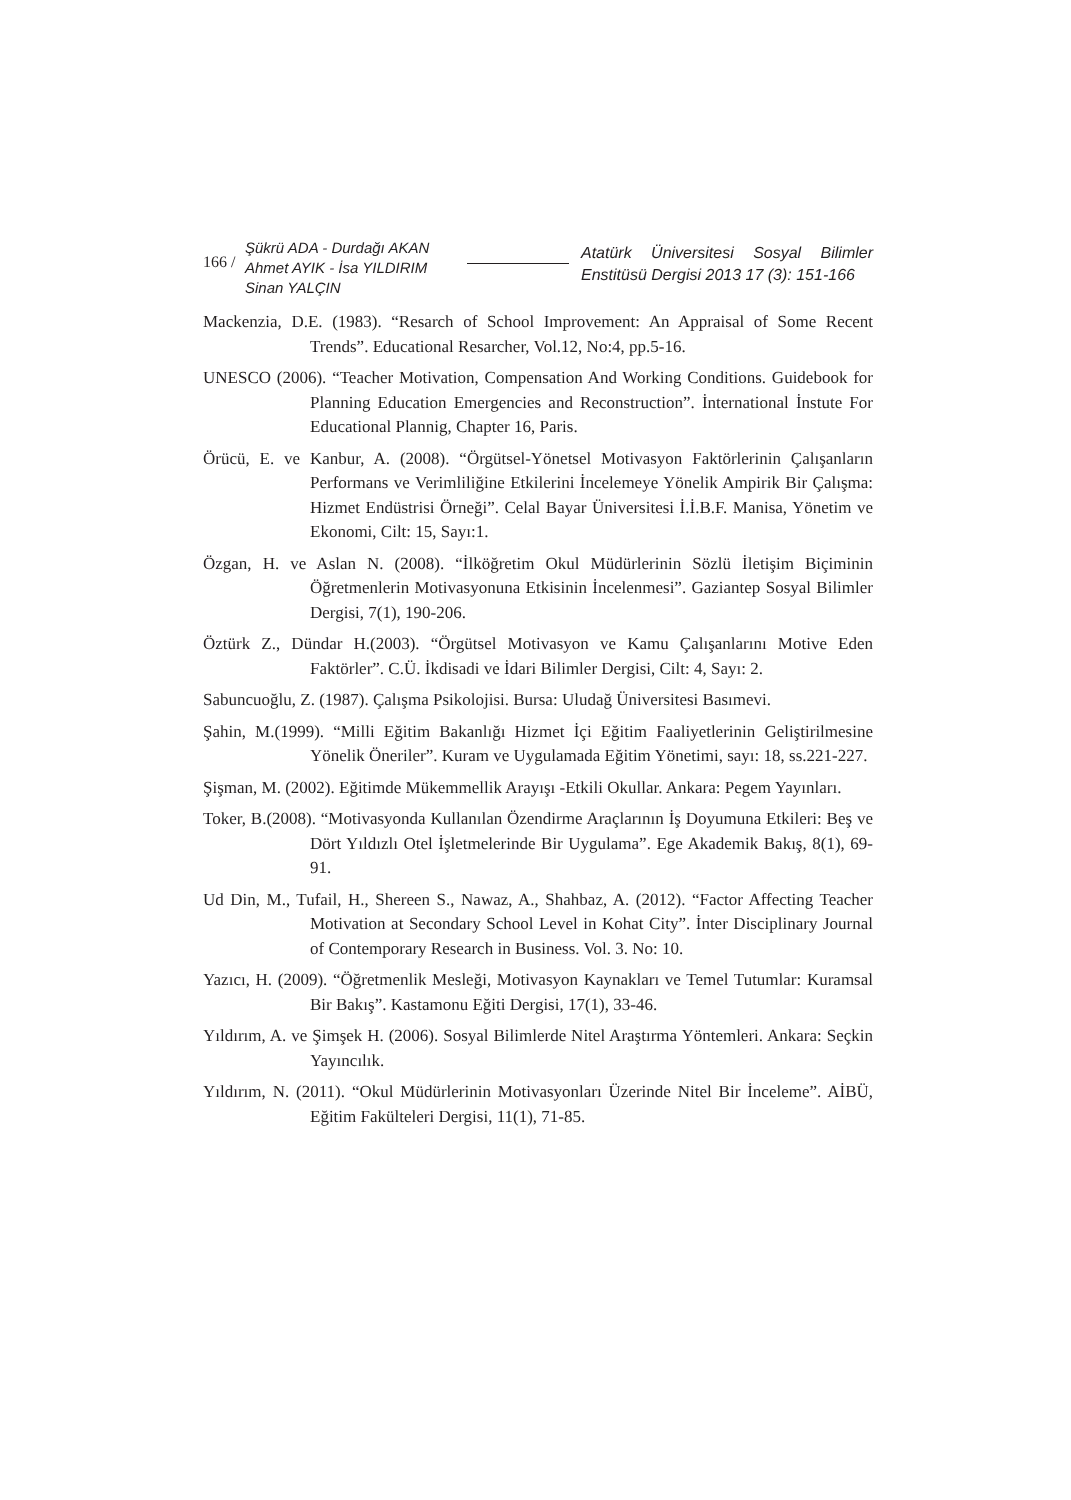166 /
Şükrü ADA - Durdağı AKAN
Ahmet AYIK - İsa YILDIRIM
Sinan YALÇIN
Atatürk Üniversitesi Sosyal Bilimler Enstitüsü Dergisi 2013 17 (3): 151-166
Mackenzia, D.E. (1983). “Resarch of School Improvement: An Appraisal of Some Recent Trends”. Educational Resarcher, Vol.12, No:4, pp.5-16.
UNESCO (2006). “Teacher Motivation, Compensation And Working Conditions. Guidebook for Planning Education Emergencies and Reconstruction”. İnternational İnstute For Educational Plannig, Chapter 16, Paris.
Örücü, E. ve Kanbur, A. (2008). “Örgütsel-Yönetsel Motivasyon Faktörlerinin Çalışanların Performans ve Verimliliğine Etkilerini İncelemeye Yönelik Ampirik Bir Çalışma: Hizmet Endüstrisi Örneği”. Celal Bayar Üniversitesi İ.İ.B.F. Manisa, Yönetim ve Ekonomi, Cilt: 15, Sayı:1.
Özgan, H. ve Aslan N. (2008). “İlköğretim Okul Müdürlerinin Sözlü İletişim Biçiminin Öğretmenlerin Motivasyonuna Etkisinin İncelenmesi”. Gaziantep Sosyal Bilimler Dergisi, 7(1), 190-206.
Öztürk Z., Dündar H.(2003). “Örgütsel Motivasyon ve Kamu Çalışanlarını Motive Eden Faktörler”. C.Ü. İkdisadi ve İdari Bilimler Dergisi, Cilt: 4, Sayı: 2.
Sabuncuoğlu, Z. (1987). Çalışma Psikolojisi. Bursa: Uludağ Üniversitesi Basımevi.
Şahin, M.(1999). “Milli Eğitim Bakanlığı Hizmet İçi Eğitim Faaliyetlerinin Geliştirilmesine Yönelik Öneriler”. Kuram ve Uygulamada Eğitim Yönetimi, sayı: 18, ss.221-227.
Şişman, M. (2002). Eğitimde Mükemmellik Arayışı -Etkili Okullar. Ankara: Pegem Yayınları.
Toker, B.(2008). “Motivasyonda Kullanılan Özendirme Araçlarının İş Doyumuna Etkileri: Beş ve Dört Yıldızlı Otel İşletmelerinde Bir Uygulama”. Ege Akademik Bakış, 8(1), 69-91.
Ud Din, M., Tufail, H., Shereen S., Nawaz, A., Shahbaz, A. (2012). “Factor Affecting Teacher Motivation at Secondary School Level in Kohat City”. İnter Disciplinary Journal of Contemporary Research in Business. Vol. 3. No: 10.
Yazıcı, H. (2009). “Öğretmenlik Mesleği, Motivasyon Kaynakları ve Temel Tutumlar: Kuramsal Bir Bakış”. Kastamonu Eğiti Dergisi, 17(1), 33-46.
Yıldırım, A. ve Şimşek H. (2006). Sosyal Bilimlerde Nitel Araştırma Yöntemleri. Ankara: Seçkin Yayıncılık.
Yıldırım, N. (2011). “Okul Müdürlerinin Motivasyonları Üzerinde Nitel Bir İnceleme”. AİBÜ, Eğitim Fakülteleri Dergisi, 11(1), 71-85.